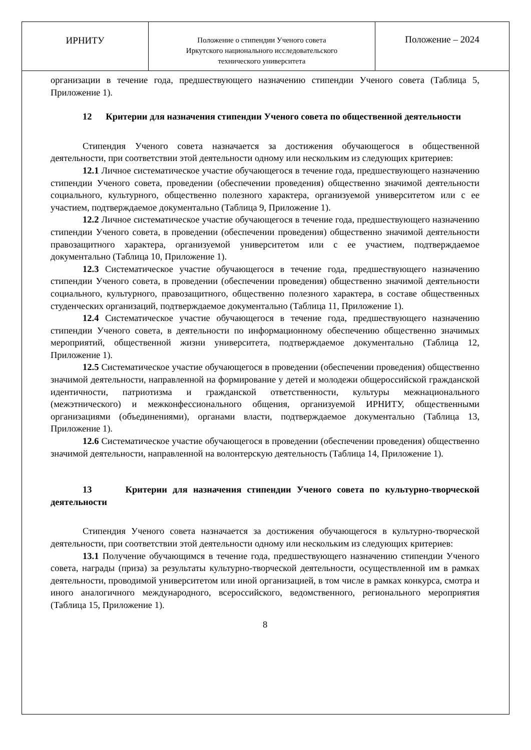| ИРНИТУ | Положение о стипендии Ученого совета Иркутского национального исследовательского технического университета | Положение – 2024 |
организации в течение года, предшествующего назначению стипендии Ученого совета (Таблица 5, Приложение 1).
12 Критерии для назначения стипендии Ученого совета по общественной деятельности
Стипендия Ученого совета назначается за достижения обучающегося в общественной деятельности, при соответствии этой деятельности одному или нескольким из следующих критериев:
12.1 Личное систематическое участие обучающегося в течение года, предшествующего назначению стипендии Ученого совета, проведении (обеспечении проведения) общественно значимой деятельности социального, культурного, общественно полезного характера, организуемой университетом или с ее участием, подтверждаемое документально (Таблица 9, Приложение 1).
12.2 Личное систематическое участие обучающегося в течение года, предшествующего назначению стипендии Ученого совета, в проведении (обеспечении проведения) общественно значимой деятельности правозащитного характера, организуемой университетом или с ее участием, подтверждаемое документально (Таблица 10, Приложение 1).
12.3 Систематическое участие обучающегося в течение года, предшествующего назначению стипендии Ученого совета, в проведении (обеспечении проведения) общественно значимой деятельности социального, культурного, правозащитного, общественно полезного характера, в составе общественных студенческих организаций, подтверждаемое документально (Таблица 11, Приложение 1).
12.4 Систематическое участие обучающегося в течение года, предшествующего назначению стипендии Ученого совета, в деятельности по информационному обеспечению общественно значимых мероприятий, общественной жизни университета, подтверждаемое документально (Таблица 12, Приложение 1).
12.5 Систематическое участие обучающегося в проведении (обеспечении проведения) общественно значимой деятельности, направленной на формирование у детей и молодежи общероссийской гражданской идентичности, патриотизма и гражданской ответственности, культуры межнационального (межэтнического) и межконфессионального общения, организуемой ИРНИТУ, общественными организациями (объединениями), органами власти, подтверждаемое документально (Таблица 13, Приложение 1).
12.6 Систематическое участие обучающегося в проведении (обеспечении проведения) общественно значимой деятельности, направленной на волонтерскую деятельность (Таблица 14, Приложение 1).
13 Критерии для назначения стипендии Ученого совета по культурно-творческой деятельности
Стипендия Ученого совета назначается за достижения обучающегося в культурно-творческой деятельности, при соответствии этой деятельности одному или нескольким из следующих критериев:
13.1 Получение обучающимся в течение года, предшествующего назначению стипендии Ученого совета, награды (приза) за результаты культурно-творческой деятельности, осуществленной им в рамках деятельности, проводимой университетом или иной организацией, в том числе в рамках конкурса, смотра и иного аналогичного международного, всероссийского, ведомственного, регионального мероприятия (Таблица 15, Приложение 1).
8